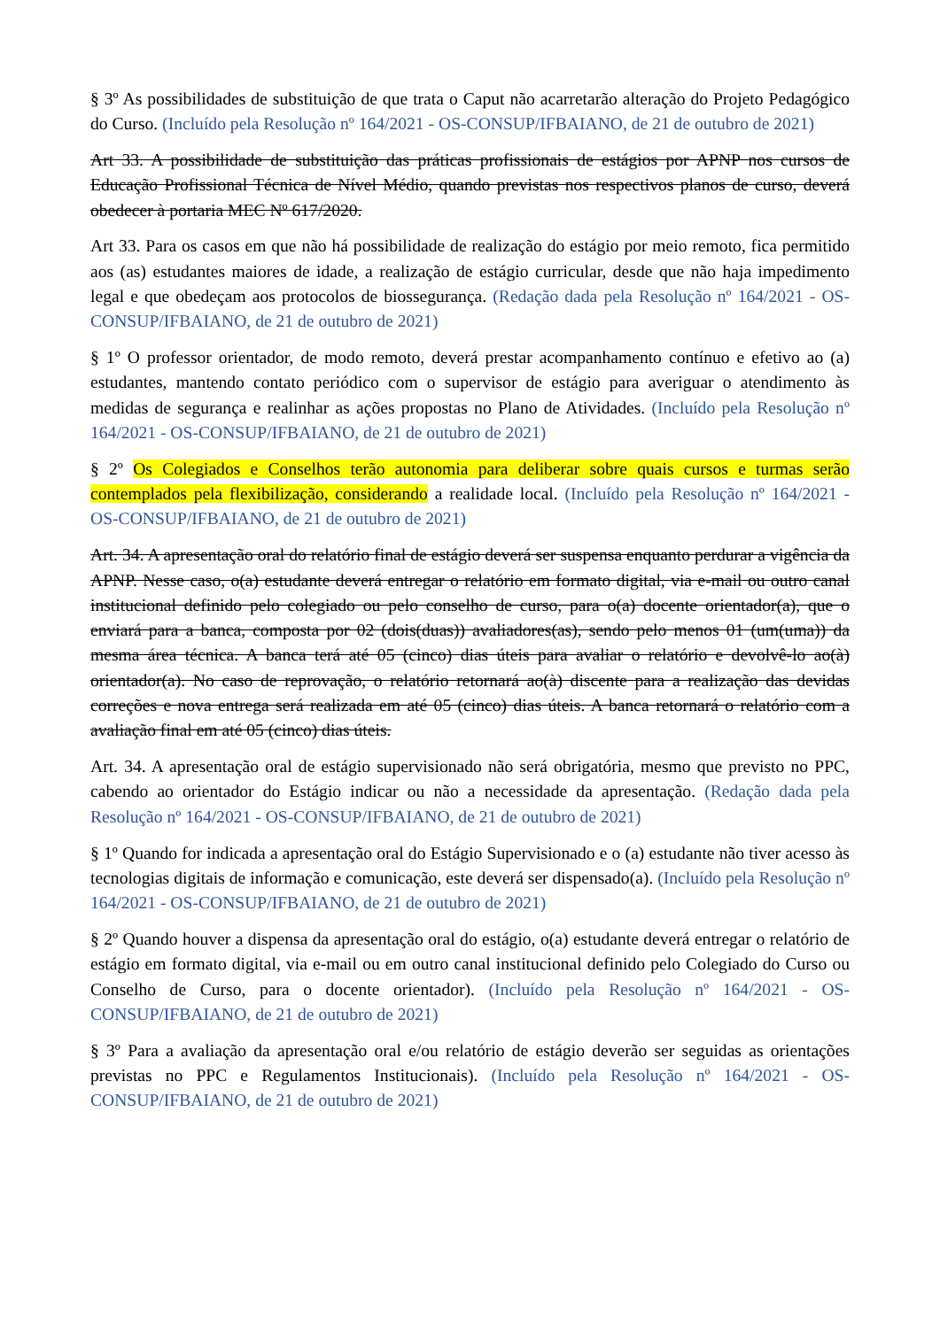§ 3º As possibilidades de substituição de que trata o Caput não acarretarão alteração do Projeto Pedagógico do Curso. (Incluído pela Resolução nº 164/2021 - OS-CONSUP/IFBAIANO, de 21 de outubro de 2021)
Art 33. A possibilidade de substituição das práticas profissionais de estágios por APNP nos cursos de Educação Profissional Técnica de Nível Médio, quando previstas nos respectivos planos de curso, deverá obedecer à portaria MEC Nº 617/2020.
Art 33. Para os casos em que não há possibilidade de realização do estágio por meio remoto, fica permitido aos (as) estudantes maiores de idade, a realização de estágio curricular, desde que não haja impedimento legal e que obedeçam aos protocolos de biossegurança. (Redação dada pela Resolução nº 164/2021 - OS-CONSUP/IFBAIANO, de 21 de outubro de 2021)
§ 1º O professor orientador, de modo remoto, deverá prestar acompanhamento contínuo e efetivo ao (a) estudantes, mantendo contato periódico com o supervisor de estágio para averiguar o atendimento às medidas de segurança e realinhar as ações propostas no Plano de Atividades. (Incluído pela Resolução nº 164/2021 - OS-CONSUP/IFBAIANO, de 21 de outubro de 2021)
§ 2º Os Colegiados e Conselhos terão autonomia para deliberar sobre quais cursos e turmas serão contemplados pela flexibilização, considerando a realidade local. (Incluído pela Resolução nº 164/2021 - OS-CONSUP/IFBAIANO, de 21 de outubro de 2021)
Art. 34. A apresentação oral do relatório final de estágio deverá ser suspensa enquanto perdurar a vigência da APNP. Nesse caso, o(a) estudante deverá entregar o relatório em formato digital, via e-mail ou outro canal institucional definido pelo colegiado ou pelo conselho de curso, para o(a) docente orientador(a), que o enviará para a banca, composta por 02 (dois(duas)) avaliadores(as), sendo pelo menos 01 (um(uma)) da mesma área técnica. A banca terá até 05 (cinco) dias úteis para avaliar o relatório e devolvê-lo ao(à) orientador(a). No caso de reprovação, o relatório retornará ao(à) discente para a realização das devidas correções e nova entrega será realizada em até 05 (cinco) dias úteis. A banca retornará o relatório com a avaliação final em até 05 (cinco) dias úteis.
Art. 34. A apresentação oral de estágio supervisionado não será obrigatória, mesmo que previsto no PPC, cabendo ao orientador do Estágio indicar ou não a necessidade da apresentação. (Redação dada pela Resolução nº 164/2021 - OS-CONSUP/IFBAIANO, de 21 de outubro de 2021)
§ 1º Quando for indicada a apresentação oral do Estágio Supervisionado e o (a) estudante não tiver acesso às tecnologias digitais de informação e comunicação, este deverá ser dispensado(a). (Incluído pela Resolução nº 164/2021 - OS-CONSUP/IFBAIANO, de 21 de outubro de 2021)
§ 2º Quando houver a dispensa da apresentação oral do estágio, o(a) estudante deverá entregar o relatório de estágio em formato digital, via e-mail ou em outro canal institucional definido pelo Colegiado do Curso ou Conselho de Curso, para o docente orientador). (Incluído pela Resolução nº 164/2021 - OS-CONSUP/IFBAIANO, de 21 de outubro de 2021)
§ 3º Para a avaliação da apresentação oral e/ou relatório de estágio deverão ser seguidas as orientações previstas no PPC e Regulamentos Institucionais). (Incluído pela Resolução nº 164/2021 - OS-CONSUP/IFBAIANO, de 21 de outubro de 2021)